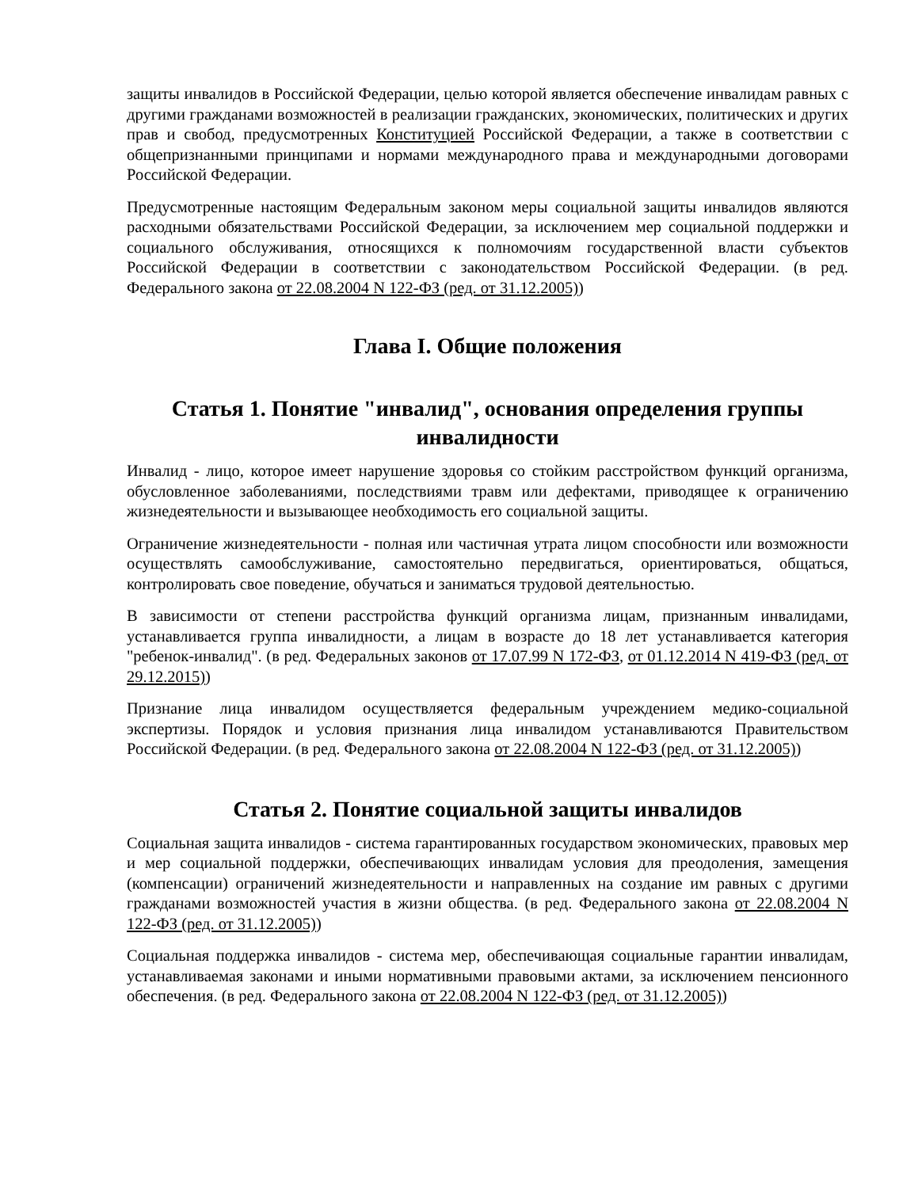защиты инвалидов в Российской Федерации, целью которой является обеспечение инвалидам равных с другими гражданами возможностей в реализации гражданских, экономических, политических и других прав и свобод, предусмотренных Конституцией Российской Федерации, а также в соответствии с общепризнанными принципами и нормами международного права и международными договорами Российской Федерации.
Предусмотренные настоящим Федеральным законом меры социальной защиты инвалидов являются расходными обязательствами Российской Федерации, за исключением мер социальной поддержки и социального обслуживания, относящихся к полномочиям государственной власти субъектов Российской Федерации в соответствии с законодательством Российской Федерации. (в ред. Федерального закона от 22.08.2004 N 122-ФЗ (ред. от 31.12.2005))
Глава I. Общие положения
Статья 1. Понятие "инвалид", основания определения группы инвалидности
Инвалид - лицо, которое имеет нарушение здоровья со стойким расстройством функций организма, обусловленное заболеваниями, последствиями травм или дефектами, приводящее к ограничению жизнедеятельности и вызывающее необходимость его социальной защиты.
Ограничение жизнедеятельности - полная или частичная утрата лицом способности или возможности осуществлять самообслуживание, самостоятельно передвигаться, ориентироваться, общаться, контролировать свое поведение, обучаться и заниматься трудовой деятельностью.
В зависимости от степени расстройства функций организма лицам, признанным инвалидами, устанавливается группа инвалидности, а лицам в возрасте до 18 лет устанавливается категория "ребенок-инвалид". (в ред. Федеральных законов от 17.07.99 N 172-ФЗ, от 01.12.2014 N 419-ФЗ (ред. от 29.12.2015))
Признание лица инвалидом осуществляется федеральным учреждением медико-социальной экспертизы. Порядок и условия признания лица инвалидом устанавливаются Правительством Российской Федерации. (в ред. Федерального закона от 22.08.2004 N 122-ФЗ (ред. от 31.12.2005))
Статья 2. Понятие социальной защиты инвалидов
Социальная защита инвалидов - система гарантированных государством экономических, правовых мер и мер социальной поддержки, обеспечивающих инвалидам условия для преодоления, замещения (компенсации) ограничений жизнедеятельности и направленных на создание им равных с другими гражданами возможностей участия в жизни общества. (в ред. Федерального закона от 22.08.2004 N 122-ФЗ (ред. от 31.12.2005))
Социальная поддержка инвалидов - система мер, обеспечивающая социальные гарантии инвалидам, устанавливаемая законами и иными нормативными правовыми актами, за исключением пенсионного обеспечения. (в ред. Федерального закона от 22.08.2004 N 122-ФЗ (ред. от 31.12.2005))